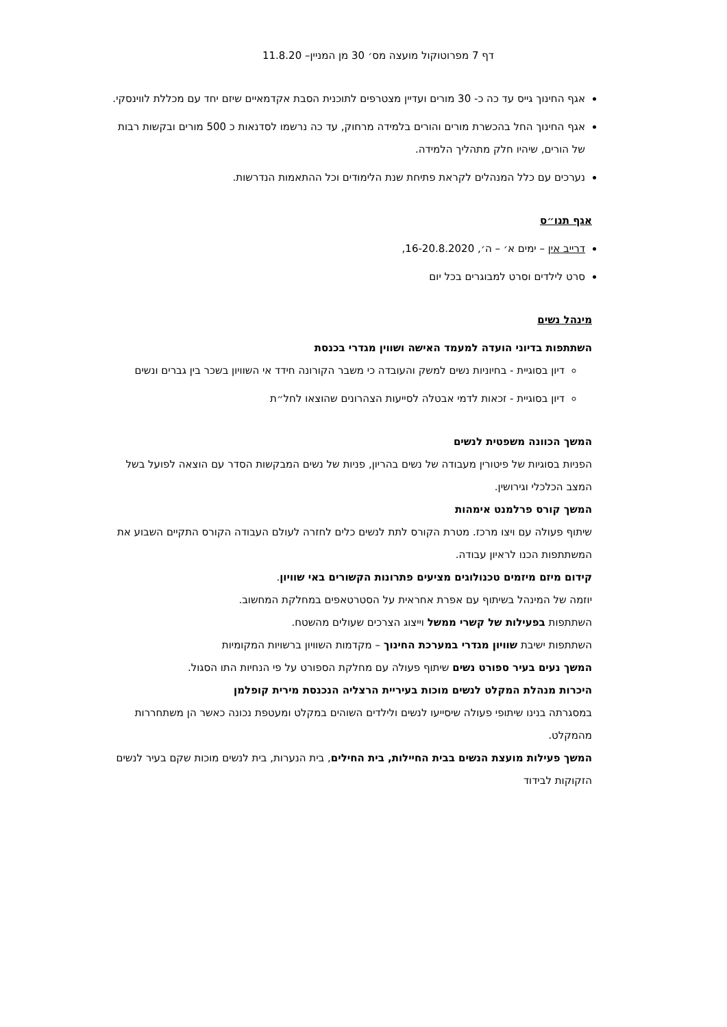דף 7 מפרוטוקול מועצה מס׳ 30 מן המניין– 11.8.20
אגף החינוך גייס עד כה כ- 30 מורים ועדיין מצטרפים לתוכנית הסבת אקדמאיים שיזם יחד עם מכללת לווינסקי.
אגף החינוך החל בהכשרת מורים והורים בלמידה מרחוק, עד כה נרשמו לסדנאות כ 500 מורים ובקשות רבות של הורים, שיהיו חלק מתהליך הלמידה.
נערכים עם כלל המנהלים לקראת פתיחת שנת הלימודים וכל ההתאמות הנדרשות.
אגף תנו״ס
דרייב אין – ימים א׳ – ה׳, 16-20.8.2020,
סרט לילדים וסרט למבוגרים בכל יום
מינהל נשים
השתתפות בדיוני הועדה למעמד האישה ושווין מגדרי בכנסת
דיון בסוגיית - בחיוניות נשים למשק והעובדה כי משבר הקורונה חידד אי השוויון בשכר בין גברים ונשים
דיון בסוגיית - זכאות לדמי אבטלה לסייעות הצהרונים שהוצאו לחל״ת
המשך הכוונה משפטית לנשים
הפניות בסוגיות של פיטורין מעבודה של נשים בהריון, פניות של נשים המבקשות הסדר עם הוצאה לפועל בשל המצב הכלכלי וגירושין.
המשך קורס פרלמנט אימהות
שיתוף פעולה עם ויצו מרכז. מטרת הקורס לתת לנשים כלים לחזרה לעולם העבודה הקורס התקיים השבוע את המשתתפות הכנו לראיון עבודה.
קידום מיזם מיזמים טכנולוגים מציעים פתרונות הקשורים באי שוויון.
יוזמה של המינהל בשיתוף עם אפרת אחראית על הסטרטאפים במחלקת המחשוב.
השתתפות בפעילות של קשרי ממשל וייצוג הצרכים שעולים מהשטח.
השתתפות ישיבת שוויון מגדרי במערכת החינוך – מקדמות השוויון ברשויות המקומיות
המשך נעים בעיר ספורט נשים שיתוף פעולה עם מחלקת הספורט על פי הנחיות התו הסגול.
היכרות מנהלת המקלט לנשים מוכות בעיריית הרצליה הנכנסת מירית קופלמן
במסגרתה בנינו שיתופי פעולה שיסייעו לנשים ולילדים השוהים במקלט ומעטפת נכונה כאשר הן משתחררות מהמקלט.
המשך פעילות מועצת הנשים בבית החיילות, בית החילים, בית הנערות, בית לנשים מוכות שקם בעיר לנשים הזקוקות לבידוד